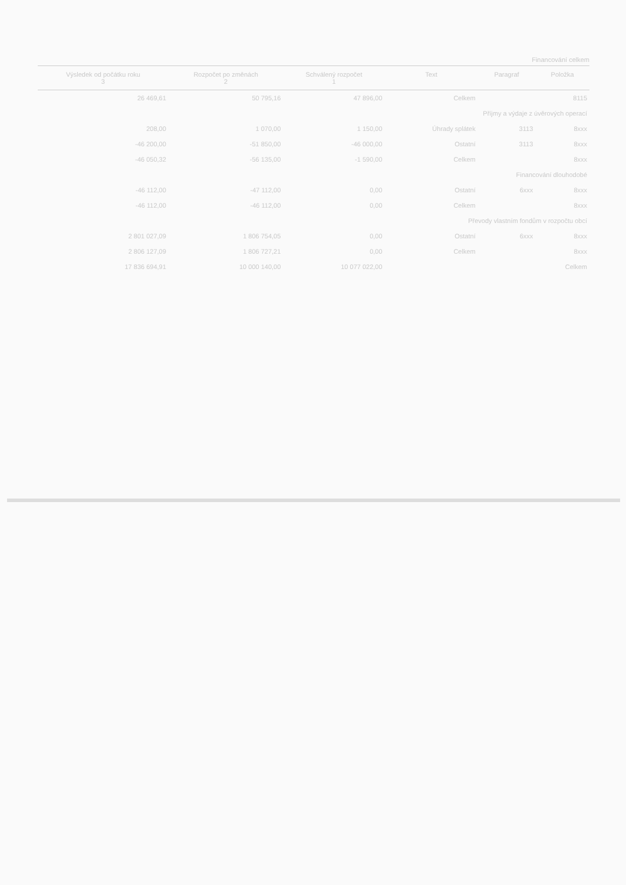Financování celkem
| Výsledek od počátku roku 3 | Rozpočet po změnách 2 | Schválený rozpočet 1 | Text | Paragraf | Položka |
| --- | --- | --- | --- | --- | --- |
| 26 469,61 | 50 795,16 | 47 896,00 | Celkem | | 8115 |
| | | | Příjmy a výdaje z úvěrových operací | | |
| 208,00 | 1 070,00 | 1 150,00 | Úhrady splátek | 3113 | 8xxx |
| -46 200,00 | -51 850,00 | -46 000,00 | Ostatní | 3113 | 8xxx |
| -46 050,32 | -56 135,00 | -1 590,00 | Celkem | | 8xxx |
| | | | Financování dlouhodobé | | |
| -46 112,00 | -47 112,00 | 0,00 | Ostatní | 6xxx | 8xxx |
| -46 112,00 | -46 112,00 | 0,00 | Celkem | | 8xxx |
| | | | Převody vlastním fondům v rozpočtu obcí | | |
| 2 801 027,09 | 1 806 754,05 | 0,00 | Ostatní | 6xxx | 8xxx |
| 2 806 127,09 | 1 806 727,21 | 0,00 | Celkem | | 8xxx |
| 17 836 694,91 | 10 000 140,00 | 10 077 022,00 | Celkem | | |